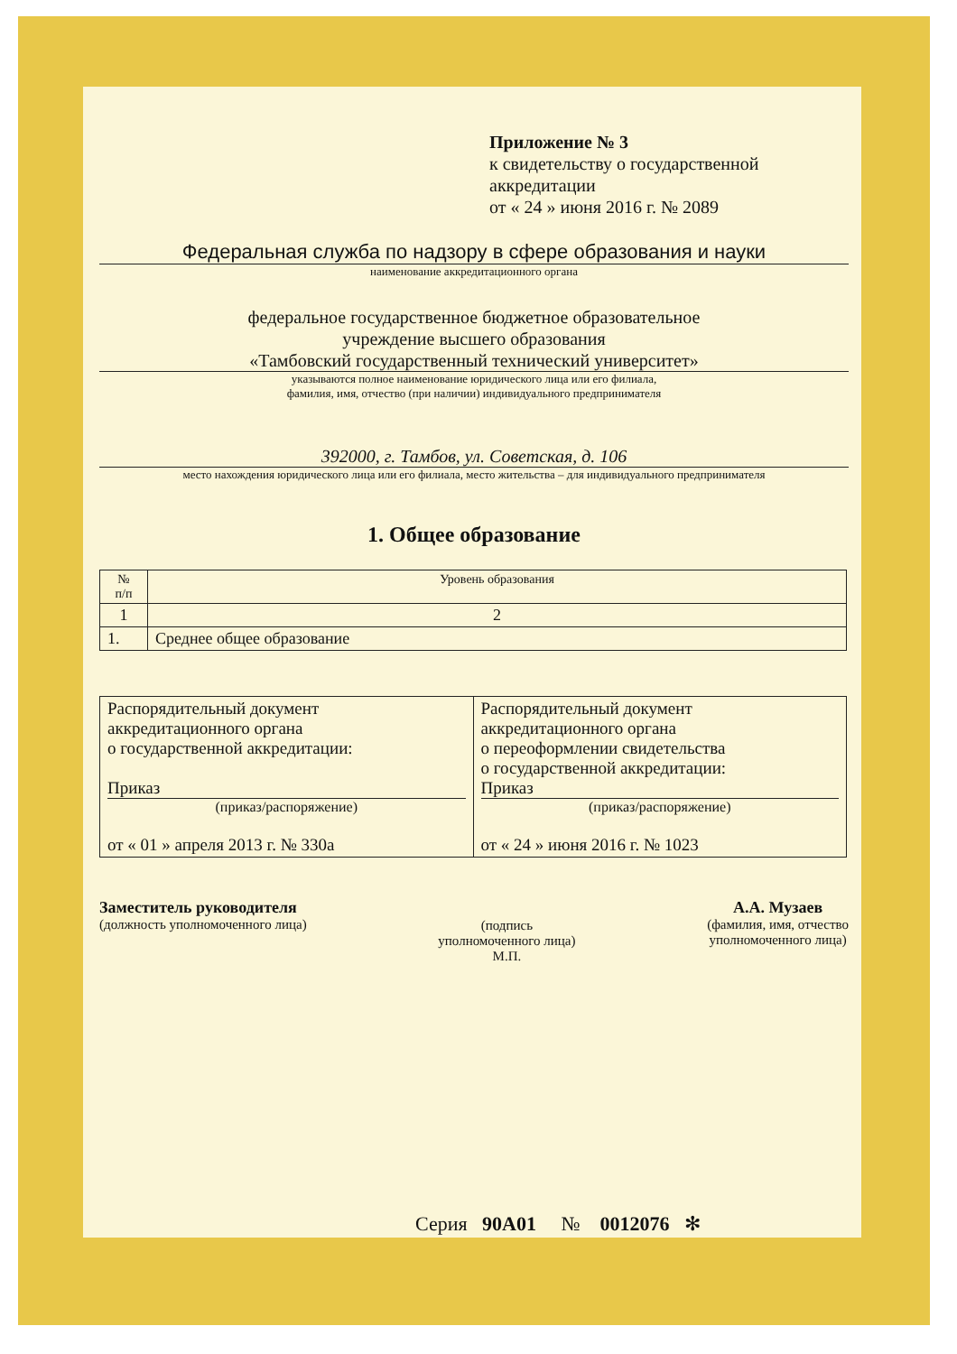Приложение № 3
к свидетельству о государственной
аккредитации
от « 24 » июня 2016 г. № 2089
Федеральная служба по надзору в сфере образования и науки
наименование аккредитационного органа
федеральное государственное бюджетное образовательное
учреждение высшего образования
«Тамбовский государственный технический университет»
указываются полное наименование юридического лица или его филиала,
фамилия, имя, отчество (при наличии) индивидуального предпринимателя
392000, г. Тамбов, ул. Советская, д. 106
место нахождения юридического лица или его филиала, место жительства – для индивидуального предпринимателя
1. Общее образование
| № п/п | Уровень образования |
| --- | --- |
| 1 | 2 |
| 1. | Среднее общее образование |
| Распорядительный документ аккредитационного органа о государственной аккредитации: Приказ (приказ/распоряжение) от « 01 » апреля 2013 г. № 330а | Распорядительный документ аккредитационного органа о переоформлении свидетельства о государственной аккредитации: Приказ (приказ/распоряжение) от « 24 » июня 2016 г. № 1023 |
Заместитель руководителя
(должность уполномоченного лица)
(подпись
уполномоченного лица)
М.П.
А.А. Музаев
(фамилия, имя, отчество
уполномоченного лица)
Серия 90А01 № 0012076 ✻